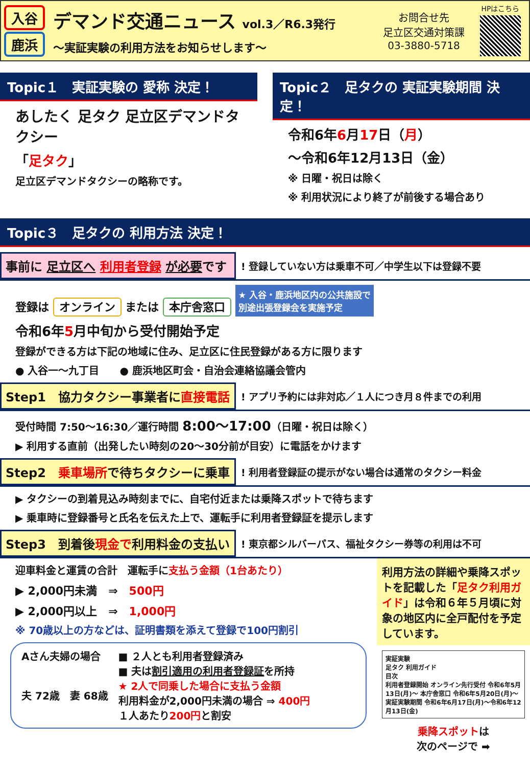入谷
鹿浜
デマンド交通ニュース vol.3／R6.3発行
～実証実験の利用方法をお知らせします～
お問合せ先
足立区交通対策課
03-3880-5718
HPはこちら
Topic１　実証実験の 愛称 決定！
あしたく 足タク 足立区デマンドタクシー
「足タク」
足立区デマンドタクシーの略称です。
Topic２　足タクの 実証実験期間 決定！
令和6年6月17日（月）
～令和6年12月13日（金）
※ 日曜・祝日は除く
※ 利用状況により終了が前後する場合あり
Topic３　足タクの 利用方法 決定！
事前に 足立区へ 利用者登録 が必要です
! 登録していない方は乗車不可／中学生以下は登録不要
登録は オンライン または 本庁舎窓口 ★ 入谷・鹿浜地区内の公共施設で
別途出張登録会を実施予定
令和6年5月中旬から受付開始予定
登録ができる方は下記の地域に住み、足立区に住民登録がある方に限ります
● 入谷一～九丁目　　● 鹿浜地区町会・自治会連絡協議会管内
Step1　協力タクシー事業者に直接電話
! アプリ予約には非対応／１人につき月８件までの利用
受付時間 7:50～16:30／運行時間 8:00～17:00（日曜・祝日は除く）
▶ 利用する直前（出発したい時刻の20～30分前が目安）に電話をかけます
Step2　乗車場所で待ちタクシーに乗車
! 利用者登録証の提示がない場合は通常のタクシー料金
▶ タクシーの到着見込み時刻までに、自宅付近または乗降スポットで待ちます
▶ 乗車時に登録番号と氏名を伝えた上で、運転手に利用者登録証を提示します
Step3　到着後現金で利用料金の支払い
! 東京都シルバーパス、福祉タクシー券等の利用は不可
迎車料金と運賃の合計　運転手に支払う金額（1台あたり）
▶ 2,000円未満　⇒　500円
▶ 2,000円以上　⇒　1,000円
※ 70歳以上の方などは、証明書類を添えて登録で100円割引
Aさん夫婦の場合
夫 72歳　妻 68歳
■ ２人とも利用者登録済み
■ 夫は割引適用の利用者登録証を所持
★ 2人で同乗した場合に支払う金額
利用料金が2,000円未満の場合 ⇒ 400円
１人あたり200円と割安
利用方法の詳細や乗降スポットを記載した「足タク利用ガイド」は令和６年５月頃に対象の地区内に全戸配付を予定しています。
実証実験
足タク 利用ガイド
目次
利用者登録開始 オンライン先行受付 令和6年5月13日(月)～ 本庁舎窓口 令和6年5月20日(月)～
実証実験期間 令和6年6月17日(月)～令和6年12月13日(金)
乗降スポットは
次のページで ➡